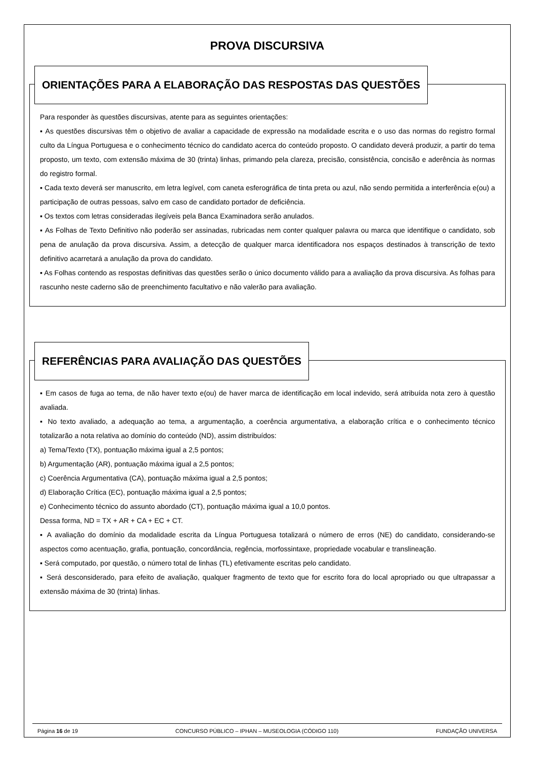PROVA DISCURSIVA
ORIENTAÇÕES PARA A ELABORAÇÃO DAS RESPOSTAS DAS QUESTÕES
Para responder às questões discursivas, atente para as seguintes orientações:
▪ As questões discursivas têm o objetivo de avaliar a capacidade de expressão na modalidade escrita e o uso das normas do registro formal culto da Língua Portuguesa e o conhecimento técnico do candidato acerca do conteúdo proposto. O candidato deverá produzir, a partir do tema proposto, um texto, com extensão máxima de 30 (trinta) linhas, primando pela clareza, precisão, consistência, concisão e aderência às normas do registro formal.
▪ Cada texto deverá ser manuscrito, em letra legível, com caneta esferográfica de tinta preta ou azul, não sendo permitida a interferência e(ou) a participação de outras pessoas, salvo em caso de candidato portador de deficiência.
▪ Os textos com letras consideradas ilegíveis pela Banca Examinadora serão anulados.
▪ As Folhas de Texto Definitivo não poderão ser assinadas, rubricadas nem conter qualquer palavra ou marca que identifique o candidato, sob pena de anulação da prova discursiva. Assim, a detecção de qualquer marca identificadora nos espaços destinados à transcrição de texto definitivo acarretará a anulação da prova do candidato.
▪ As Folhas contendo as respostas definitivas das questões serão o único documento válido para a avaliação da prova discursiva. As folhas para rascunho neste caderno são de preenchimento facultativo e não valerão para avaliação.
REFERÊNCIAS PARA AVALIAÇÃO DAS QUESTÕES
▪ Em casos de fuga ao tema, de não haver texto e(ou) de haver marca de identificação em local indevido, será atribuída nota zero à questão avaliada.
▪ No texto avaliado, a adequação ao tema, a argumentação, a coerência argumentativa, a elaboração crítica e o conhecimento técnico totalizarão a nota relativa ao domínio do conteúdo (ND), assim distribuídos:
a) Tema/Texto (TX), pontuação máxima igual a 2,5 pontos;
b) Argumentação (AR), pontuação máxima igual a 2,5 pontos;
c) Coerência Argumentativa (CA), pontuação máxima igual a 2,5 pontos;
d) Elaboração Crítica (EC), pontuação máxima igual a 2,5 pontos;
e) Conhecimento técnico do assunto abordado (CT), pontuação máxima igual a 10,0 pontos.
Dessa forma, ND = TX + AR + CA + EC + CT.
▪ A avaliação do domínio da modalidade escrita da Língua Portuguesa totalizará o número de erros (NE) do candidato, considerando-se aspectos como acentuação, grafia, pontuação, concordância, regência, morfossintaxe, propriedade vocabular e translineação.
▪ Será computado, por questão, o número total de linhas (TL) efetivamente escritas pelo candidato.
▪ Será desconsiderado, para efeito de avaliação, qualquer fragmento de texto que for escrito fora do local apropriado ou que ultrapassar a extensão máxima de 30 (trinta) linhas.
Página 16 de 19 CONCURSO PÚBLICO – IPHAN – MUSEOLOGIA (CÓDIGO 110) FUNDAÇÃO UNIVERSA